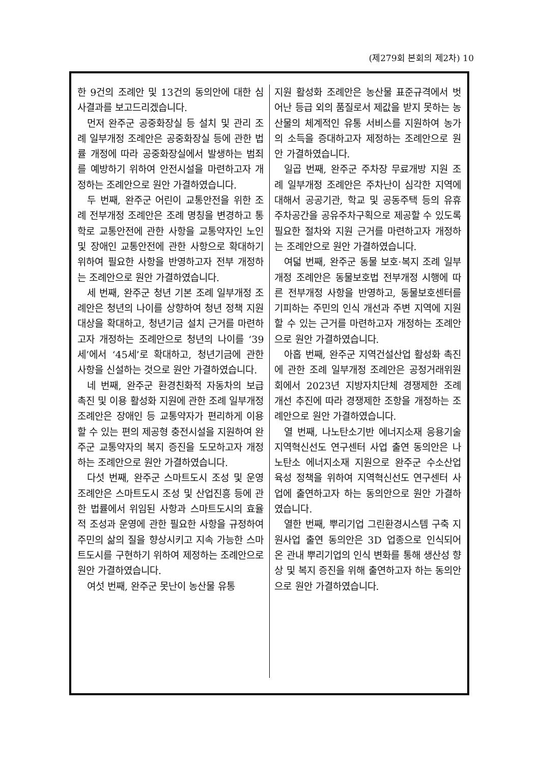(제279회 본회의 제2차) 10
한 9건의 조례안 및 13건의 동의안에 대한 심사결과를 보고드리겠습니다.
먼저 완주군 공중화장실 등 설치 및 관리 조례 일부개정 조례안은 공중화장실 등에 관한 법률 개정에 따라 공중화장실에서 발생하는 범죄를 예방하기 위하여 안전시설을 마련하고자 개정하는 조례안으로 원안 가결하였습니다.
두 번째, 완주군 어린이 교통안전을 위한 조례 전부개정 조례안은 조례 명칭을 변경하고 통학로 교통안전에 관한 사항을 교통약자인 노인 및 장애인 교통안전에 관한 사항으로 확대하기 위하여 필요한 사항을 반영하고자 전부 개정하는 조례안으로 원안 가결하였습니다.
세 번째, 완주군 청년 기본 조례 일부개정 조례안은 청년의 나이를 상향하여 청년 정책 지원 대상을 확대하고, 청년기금 설치 근거를 마련하고자 개정하는 조례안으로 청년의 나이를 ‘39세’에서 ‘45세’로 확대하고, 청년기금에 관한 사항을 신설하는 것으로 원안 가결하였습니다.
네 번째, 완주군 환경친화적 자동차의 보급 촉진 및 이용 활성화 지원에 관한 조례 일부개정 조례안은 장애인 등 교통약자가 편리하게 이용할 수 있는 편의 제공형 충전시설을 지원하여 완주군 교통약자의 복지 증진을 도모하고자 개정하는 조례안으로 원안 가결하였습니다.
다섯 번째, 완주군 스마트도시 조성 및 운영 조례안은 스마트도시 조성 및 산업진흥 등에 관한 법률에서 위임된 사항과 스마트도시의 효율적 조성과 운영에 관한 필요한 사항을 규정하여 주민의 삶의 질을 향상시키고 지속 가능한 스마트도시를 구현하기 위하여 제정하는 조례안으로 원안 가결하였습니다.
여섯 번째, 완주군 못난이 농산물 유통
지원 활성화 조례안은 농산물 표준규격에서 벗어난 등급 외의 품질로서 제값을 받지 못하는 농산물의 체계적인 유통 서비스를 지원하여 농가의 소득을 증대하고자 제정하는 조례안으로 원안 가결하였습니다.
일곱 번째, 완주군 주차장 무료개방 지원 조례 일부개정 조례안은 주차난이 심각한 지역에 대해서 공공기관, 학교 및 공동주택 등의 유휴 주차공간을 공유주차구획으로 제공할 수 있도록 필요한 절차와 지원 근거를 마련하고자 개정하는 조례안으로 원안 가결하였습니다.
여덟 번째, 완주군 동물 보호·복지 조례 일부개정 조례안은 동물보호법 전부개정 시행에 따른 전부개정 사항을 반영하고, 동물보호센터를 기피하는 주민의 인식 개선과 주변 지역에 지원할 수 있는 근거를 마련하고자 개정하는 조례안으로 원안 가결하였습니다.
아홉 번째, 완주군 지역건설산업 활성화 촉진에 관한 조례 일부개정 조례안은 공정거래위원회에서 2023년 지방자치단체 경쟁제한 조례 개선 추진에 따라 경쟁제한 조항을 개정하는 조례안으로 원안 가결하였습니다.
열 번째, 나노탄소기반 에너지소재 응용기술 지역혁신선도 연구센터 사업 출연 동의안은 나노탄소 에너지소재 지원으로 완주군 수소산업 육성 정책을 위하여 지역혁신선도 연구센터 사업에 출연하고자 하는 동의안으로 원안 가결하였습니다.
열한 번째, 뿌리기업 그린환경시스템 구축 지원사업 출연 동의안은 3D 업종으로 인식되어 온 관내 뿌리기업의 인식 변화를 통해 생산성 향상 및 복지 증진을 위해 출연하고자 하는 동의안으로 원안 가결하였습니다.